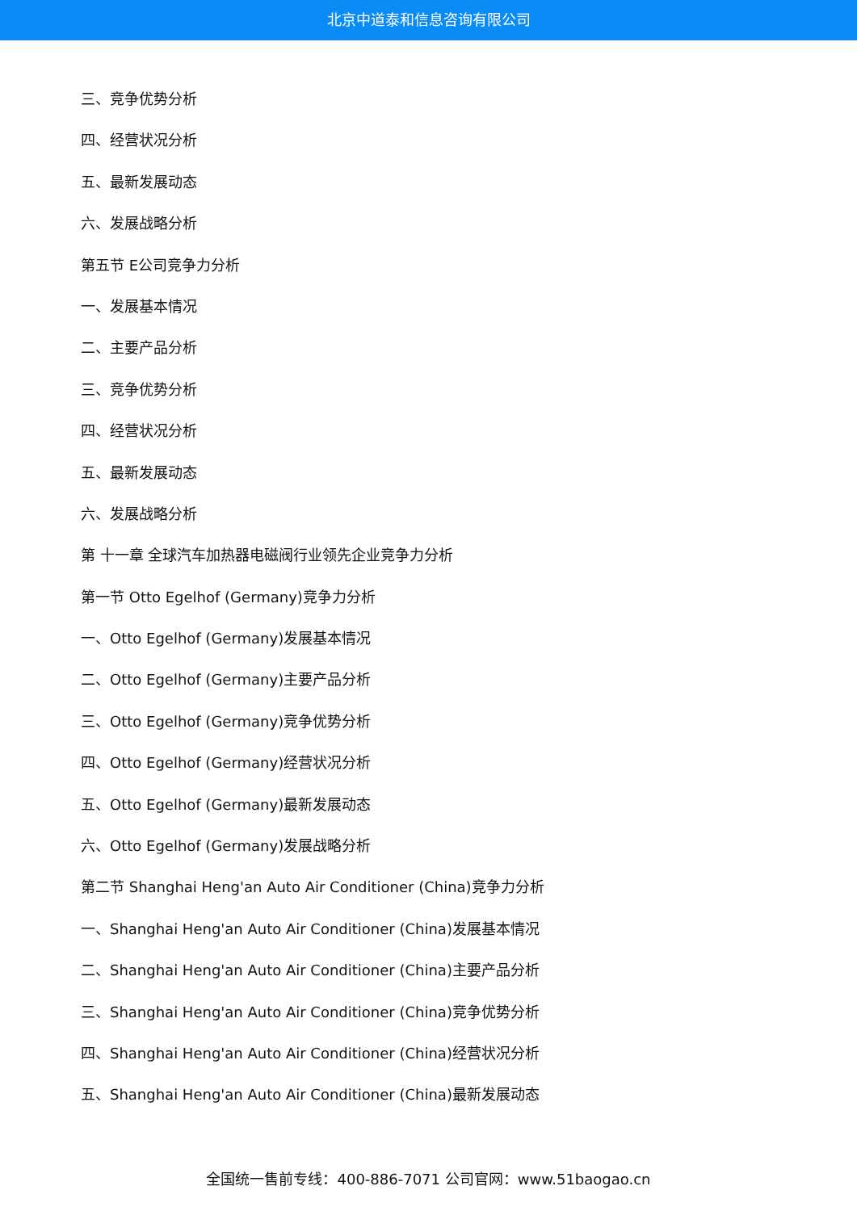北京中道泰和信息咨询有限公司
三、竞争优势分析
四、经营状况分析
五、最新发展动态
六、发展战略分析
第五节 E公司竞争力分析
一、发展基本情况
二、主要产品分析
三、竞争优势分析
四、经营状况分析
五、最新发展动态
六、发展战略分析
第 十一章 全球汽车加热器电磁阀行业领先企业竞争力分析
第一节 Otto Egelhof (Germany)竞争力分析
一、Otto Egelhof (Germany)发展基本情况
二、Otto Egelhof (Germany)主要产品分析
三、Otto Egelhof (Germany)竞争优势分析
四、Otto Egelhof (Germany)经营状况分析
五、Otto Egelhof (Germany)最新发展动态
六、Otto Egelhof (Germany)发展战略分析
第二节 Shanghai Heng'an Auto Air Conditioner (China)竞争力分析
一、Shanghai Heng'an Auto Air Conditioner (China)发展基本情况
二、Shanghai Heng'an Auto Air Conditioner (China)主要产品分析
三、Shanghai Heng'an Auto Air Conditioner (China)竞争优势分析
四、Shanghai Heng'an Auto Air Conditioner (China)经营状况分析
五、Shanghai Heng'an Auto Air Conditioner (China)最新发展动态
全国统一售前专线：400-886-7071 公司官网：www.51baogao.cn